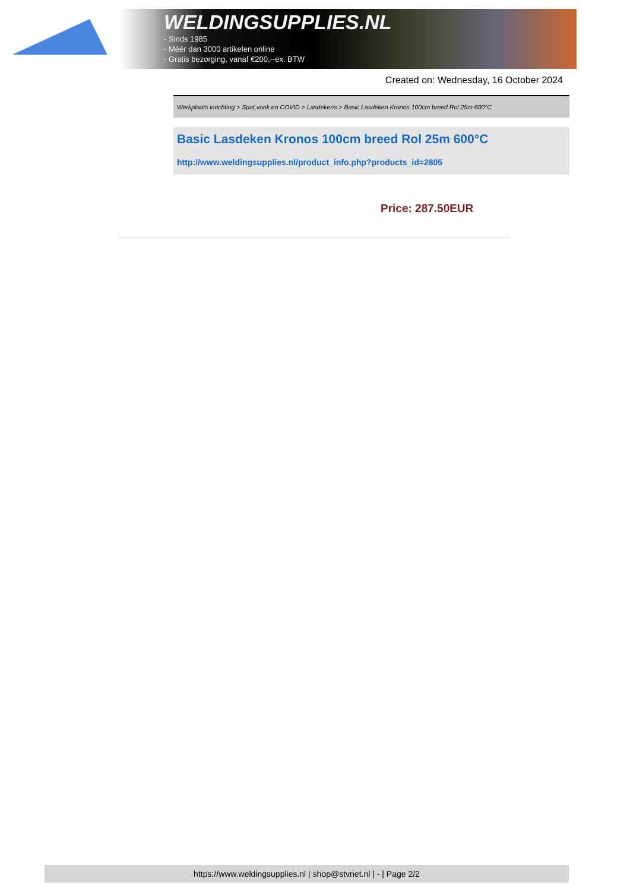WELDINGSUPPLIES.NL
- Sinds 1985
- Méér dan 3000 artikelen online
- Gratis bezorging, vanaf €200,--ex. BTW
Created on: Wednesday, 16 October 2024
Werkplaats inrichting > Spat,vonk en COVID > Lasdekens > Basic Lasdeken Kronos 100cm breed Rol 25m 600°C
Basic Lasdeken Kronos 100cm breed Rol 25m 600°C
http://www.weldingsupplies.nl/product_info.php?products_id=2805
Price: 287.50EUR
https://www.weldingsupplies.nl | shop@stvnet.nl | - | Page 2/2